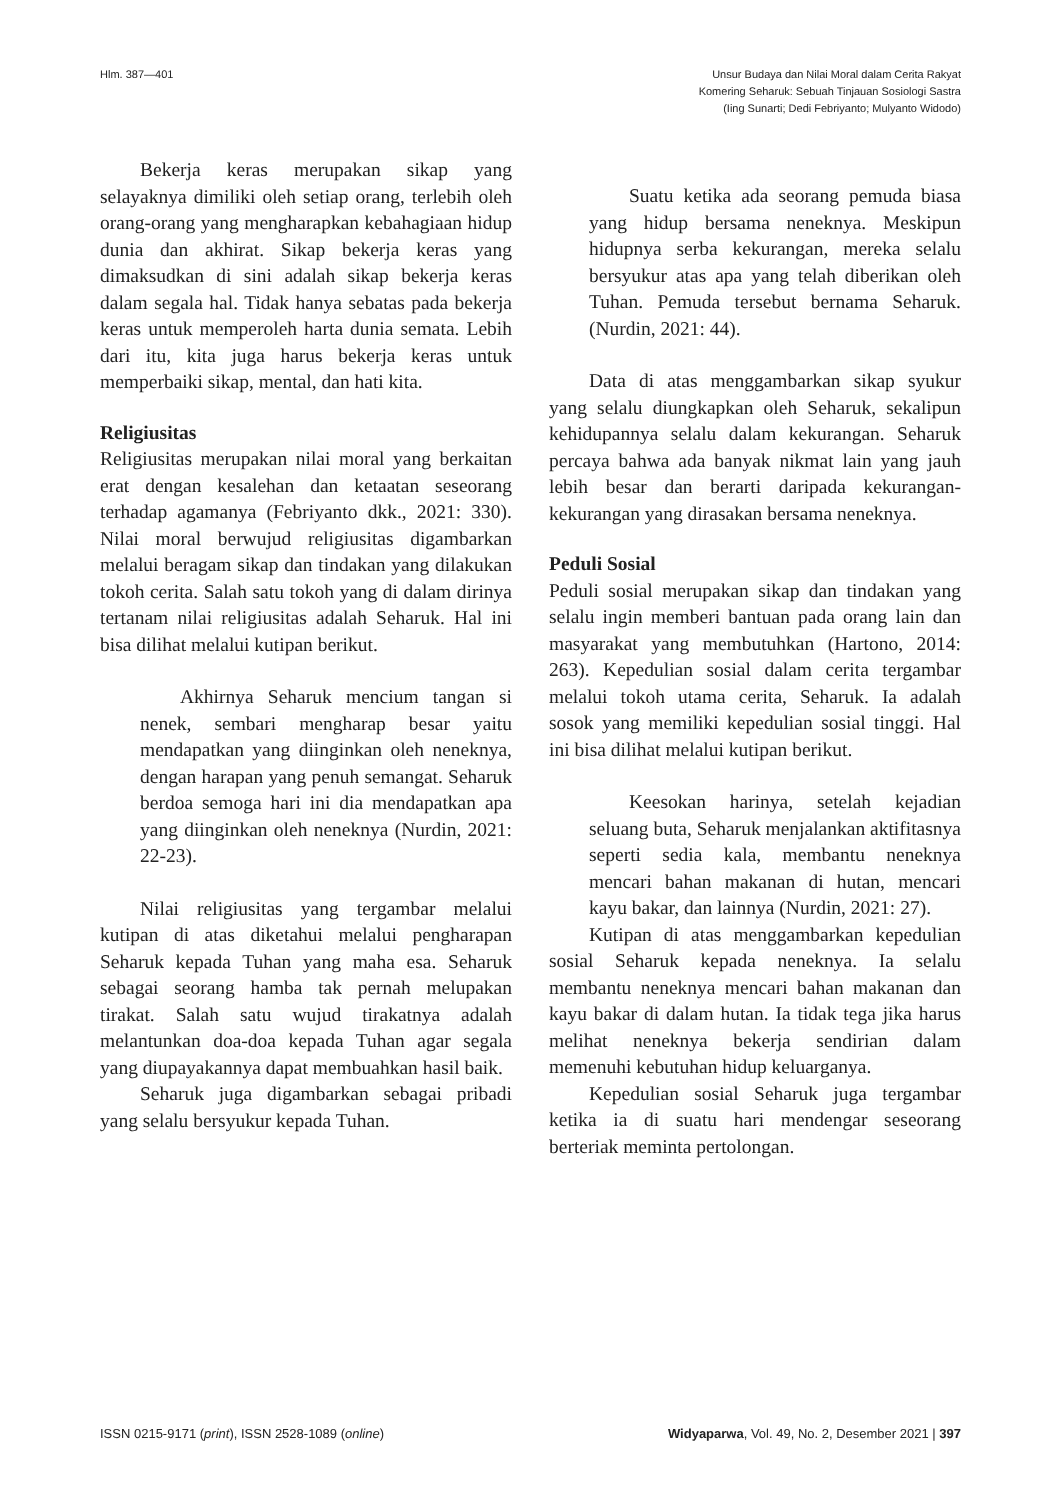Hlm. 387—401 Unsur Budaya dan Nilai Moral dalam Cerita Rakyat
Komering Seharuk: Sebuah Tinjauan Sosiologi Sastra
(Iing Sunarti; Dedi Febriyanto; Mulyanto Widodo)
Bekerja keras merupakan sikap yang selayaknya dimiliki oleh setiap orang, terlebih oleh orang-orang yang mengharapkan kebahagiaan hidup dunia dan akhirat. Sikap bekerja keras yang dimaksudkan di sini adalah sikap bekerja keras dalam segala hal. Tidak hanya sebatas pada bekerja keras untuk memperoleh harta dunia semata. Lebih dari itu, kita juga harus bekerja keras untuk memperbaiki sikap, mental, dan hati kita.
Religiusitas
Religiusitas merupakan nilai moral yang berkaitan erat dengan kesalehan dan ketaatan seseorang terhadap agamanya (Febriyanto dkk., 2021: 330). Nilai moral berwujud religiusitas digambarkan melalui beragam sikap dan tindakan yang dilakukan tokoh cerita. Salah satu tokoh yang di dalam dirinya tertanam nilai religiusitas adalah Seharuk. Hal ini bisa dilihat melalui kutipan berikut.
Akhirnya Seharuk mencium tangan si nenek, sembari mengharap besar yaitu mendapatkan yang diinginkan oleh neneknya, dengan harapan yang penuh semangat. Seharuk berdoa semoga hari ini dia mendapatkan apa yang diinginkan oleh neneknya (Nurdin, 2021: 22-23).
Nilai religiusitas yang tergambar melalui kutipan di atas diketahui melalui pengharapan Seharuk kepada Tuhan yang maha esa. Seharuk sebagai seorang hamba tak pernah melupakan tirakat. Salah satu wujud tirakatnya adalah melantunkan doa-doa kepada Tuhan agar segala yang diupayakannya dapat membuahkan hasil baik.
Seharuk juga digambarkan sebagai pribadi yang selalu bersyukur kepada Tuhan.
Suatu ketika ada seorang pemuda biasa yang hidup bersama neneknya. Meskipun hidupnya serba kekurangan, mereka selalu bersyukur atas apa yang telah diberikan oleh Tuhan. Pemuda tersebut bernama Seharuk. (Nurdin, 2021: 44).
Data di atas menggambarkan sikap syukur yang selalu diungkapkan oleh Seharuk, sekalipun kehidupannya selalu dalam kekurangan. Seharuk percaya bahwa ada banyak nikmat lain yang jauh lebih besar dan berarti daripada kekurangan-kekurangan yang dirasakan bersama neneknya.
Peduli Sosial
Peduli sosial merupakan sikap dan tindakan yang selalu ingin memberi bantuan pada orang lain dan masyarakat yang membutuhkan (Hartono, 2014: 263). Kepedulian sosial dalam cerita tergambar melalui tokoh utama cerita, Seharuk. Ia adalah sosok yang memiliki kepedulian sosial tinggi. Hal ini bisa dilihat melalui kutipan berikut.
Keesokan harinya, setelah kejadian seluang buta, Seharuk menjalankan aktifitasnya seperti sedia kala, membantu neneknya mencari bahan makanan di hutan, mencari kayu bakar, dan lainnya (Nurdin, 2021: 27).
Kutipan di atas menggambarkan kepedulian sosial Seharuk kepada neneknya. Ia selalu membantu neneknya mencari bahan makanan dan kayu bakar di dalam hutan. Ia tidak tega jika harus melihat neneknya bekerja sendirian dalam memenuhi kebutuhan hidup keluarganya.
Kepedulian sosial Seharuk juga tergambar ketika ia di suatu hari mendengar seseorang berteriak meminta pertolongan.
ISSN 0215-9171 (print), ISSN 2528-1089 (online)
Widyaparwa, Vol. 49, No. 2, Desember 2021 | 397